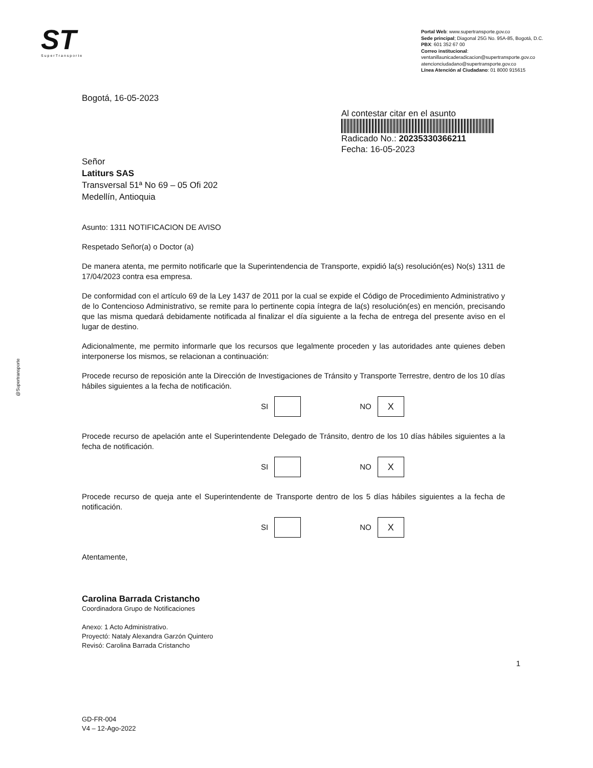ST
SuperTransporte
Portal Web: www.supertransporte.gov.co
Sede principal; Diagonal 25G No. 95A-85, Bogotá, D.C.
PBX: 601 352 67 00
Correo institucional:
ventanillaunicaderadicacion@supertransporte.gov.co
atencionciudadano@supertransporte.gov.co
Línea Atención al Ciudadano: 01 8000 915615
@Supertransporte
Bogotá, 16-05-2023
Al contestar citar en el asunto
Radicado No.: 20235330366211
Fecha: 16-05-2023
Señor
Latiturs SAS
Transversal 51ª No 69 – 05 Ofi 202
Medellín, Antioquia
Asunto: 1311 NOTIFICACION DE AVISO
Respetado Señor(a) o Doctor (a)
De manera atenta, me permito notificarle que la Superintendencia de Transporte, expidió la(s) resolución(es) No(s) 1311 de 17/04/2023 contra esa empresa.
De conformidad con el artículo 69 de la Ley 1437 de 2011 por la cual se expide el Código de Procedimiento Administrativo y de lo Contencioso Administrativo, se remite para lo pertinente copia íntegra de la(s) resolución(es) en mención, precisando que las misma quedará debidamente notificada al finalizar el día siguiente a la fecha de entrega del presente aviso en el lugar de destino.
Adicionalmente, me permito informarle que los recursos que legalmente proceden y las autoridades ante quienes deben interponerse los mismos, se relacionan a continuación:
Procede recurso de reposición ante la Dirección de Investigaciones de Tránsito y Transporte Terrestre, dentro de los 10 días hábiles siguientes a la fecha de notificación.
SI
NO
X
Procede recurso de apelación ante el Superintendente Delegado de Tránsito, dentro de los 10 días hábiles siguientes a la fecha de notificación.
SI
NO
X
Procede recurso de queja ante el Superintendente de Transporte dentro de los 5 días hábiles siguientes a la fecha de notificación.
SI
NO
X
Atentamente,
Carolina Barrada Cristancho
Coordinadora Grupo de Notificaciones
Anexo: 1 Acto Administrativo.
Proyectó: Nataly Alexandra Garzón Quintero
Revisó: Carolina Barrada Cristancho
1
GD-FR-004
V4 – 12-Ago-2022